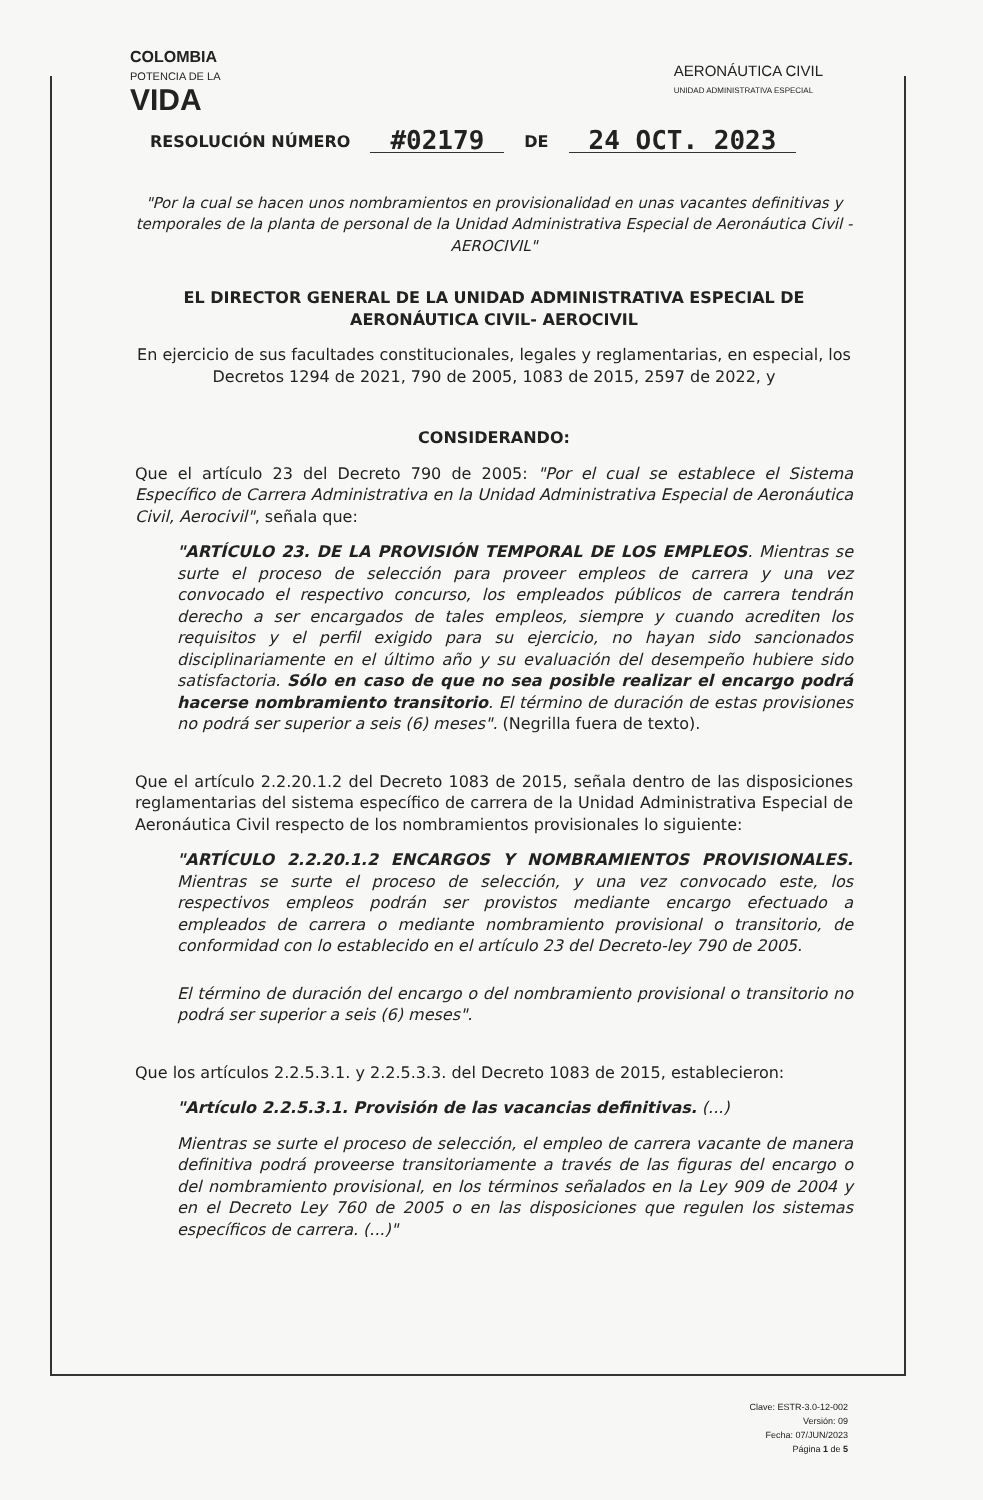COLOMBIA
POTENCIA DE LA
VIDA
AERONÁUTICA CIVIL
UNIDAD ADMINISTRATIVA ESPECIAL
RESOLUCIÓN NÚMERO #02179 DE 24 OCT. 2023
"Por la cual se hacen unos nombramientos en provisionalidad en unas vacantes definitivas y temporales de la planta de personal de la Unidad Administrativa Especial de Aeronáutica Civil -AEROCIVIL"
EL DIRECTOR GENERAL DE LA UNIDAD ADMINISTRATIVA ESPECIAL DE AERONÁUTICA CIVIL- AEROCIVIL
En ejercicio de sus facultades constitucionales, legales y reglamentarias, en especial, los Decretos 1294 de 2021, 790 de 2005, 1083 de 2015, 2597 de 2022, y
CONSIDERANDO:
Que el artículo 23 del Decreto 790 de 2005: "Por el cual se establece el Sistema Específico de Carrera Administrativa en la Unidad Administrativa Especial de Aeronáutica Civil, Aerocivil", señala que:
"ARTÍCULO 23. DE LA PROVISIÓN TEMPORAL DE LOS EMPLEOS. Mientras se surte el proceso de selección para proveer empleos de carrera y una vez convocado el respectivo concurso, los empleados públicos de carrera tendrán derecho a ser encargados de tales empleos, siempre y cuando acrediten los requisitos y el perfil exigido para su ejercicio, no hayan sido sancionados disciplinariamente en el último año y su evaluación del desempeño hubiere sido satisfactoria. Sólo en caso de que no sea posible realizar el encargo podrá hacerse nombramiento transitorio. El término de duración de estas provisiones no podrá ser superior a seis (6) meses". (Negrilla fuera de texto).
Que el artículo 2.2.20.1.2 del Decreto 1083 de 2015, señala dentro de las disposiciones reglamentarias del sistema específico de carrera de la Unidad Administrativa Especial de Aeronáutica Civil respecto de los nombramientos provisionales lo siguiente:
"ARTÍCULO 2.2.20.1.2 ENCARGOS Y NOMBRAMIENTOS PROVISIONALES. Mientras se surte el proceso de selección, y una vez convocado este, los respectivos empleos podrán ser provistos mediante encargo efectuado a empleados de carrera o mediante nombramiento provisional o transitorio, de conformidad con lo establecido en el artículo 23 del Decreto-ley 790 de 2005.
El término de duración del encargo o del nombramiento provisional o transitorio no podrá ser superior a seis (6) meses".
Que los artículos 2.2.5.3.1. y 2.2.5.3.3. del Decreto 1083 de 2015, establecieron:
"Artículo 2.2.5.3.1. Provisión de las vacancias definitivas. (...)
Mientras se surte el proceso de selección, el empleo de carrera vacante de manera definitiva podrá proveerse transitoriamente a través de las figuras del encargo o del nombramiento provisional, en los términos señalados en la Ley 909 de 2004 y en el Decreto Ley 760 de 2005 o en las disposiciones que regulen los sistemas específicos de carrera. (...)"
Clave: ESTR-3.0-12-002
Versión: 09
Fecha: 07/JUN/2023
Página 1 de 5